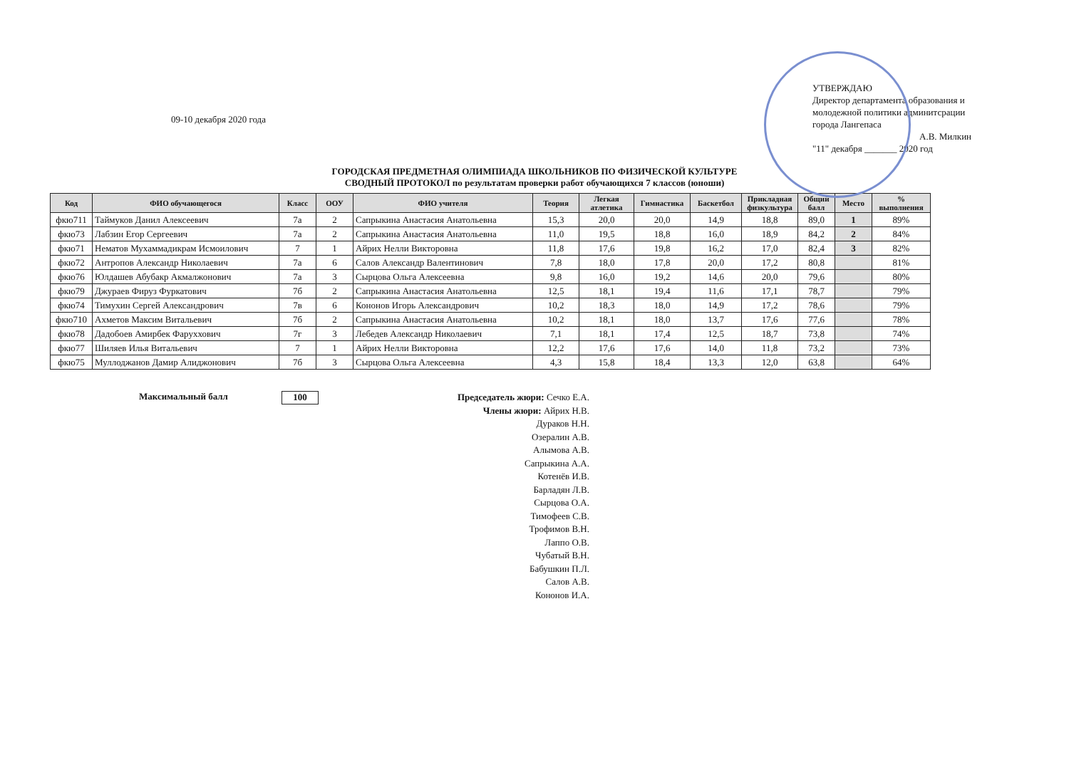09-10 декабря 2020 года
УТВЕРЖДАЮ
Директор департамента образования и молодежной политики админитсрации города Лангепаса
А.В. Милкин
"11" декабря _______ 2020 год
ГОРОДСКАЯ ПРЕДМЕТНАЯ ОЛИМПИАДА ШКОЛЬНИКОВ ПО ФИЗИЧЕСКОЙ КУЛЬТУРЕ
СВОДНЫЙ ПРОТОКОЛ по результатам проверки работ обучающихся 7 классов (юноши)
| Код | ФИО обучающегося | Класс | ООУ | ФИО учителя | Теория | Легкая атлетика | Гимнастика | Баскетбол | Прикладная физкультура | Общий балл | Место | % выполнения |
| --- | --- | --- | --- | --- | --- | --- | --- | --- | --- | --- | --- | --- |
| фкю711 | Таймуков Данил Алексеевич | 7а | 2 | Сапрыкина Анастасия Анатольевна | 15,3 | 20,0 | 20,0 | 14,9 | 18,8 | 89,0 | 1 | 89% |
| фкю73 | Лабзин Егор Сергеевич | 7а | 2 | Сапрыкина Анастасия Анатольевна | 11,0 | 19,5 | 18,8 | 16,0 | 18,9 | 84,2 | 2 | 84% |
| фкю71 | Нематов Мухаммадикрам Исмоилович | 7 | 1 | Айрих Нелли Викторовна | 11,8 | 17,6 | 19,8 | 16,2 | 17,0 | 82,4 | 3 | 82% |
| фкю72 | Антропов Александр Николаевич | 7а | 6 | Салов Александр Валентинович | 7,8 | 18,0 | 17,8 | 20,0 | 17,2 | 80,8 | | 81% |
| фкю76 | Юлдашев Абубакр Акмалжонович | 7а | 3 | Сырцова Ольга Алексеевна | 9,8 | 16,0 | 19,2 | 14,6 | 20,0 | 79,6 | | 80% |
| фкю79 | Джураев Фируз Фуркатович | 7б | 2 | Сапрыкина Анастасия Анатольевна | 12,5 | 18,1 | 19,4 | 11,6 | 17,1 | 78,7 | | 79% |
| фкю74 | Тимухин Сергей Александрович | 7в | 6 | Кононов Игорь Александрович | 10,2 | 18,3 | 18,0 | 14,9 | 17,2 | 78,6 | | 79% |
| фкю710 | Ахметов Максим Витальевич | 7б | 2 | Сапрыкина Анастасия Анатольевна | 10,2 | 18,1 | 18,0 | 13,7 | 17,6 | 77,6 | | 78% |
| фкю78 | Дадобоев Амирбек Фаруххович | 7г | 3 | Лебедев Александр Николаевич | 7,1 | 18,1 | 17,4 | 12,5 | 18,7 | 73,8 | | 74% |
| фкю77 | Шиляев Илья Витальевич | 7 | 1 | Айрих Нелли Викторовна | 12,2 | 17,6 | 17,6 | 14,0 | 11,8 | 73,2 | | 73% |
| фкю75 | Муллоджанов Дамир Алиджонович | 7б | 3 | Сырцова Ольга Алексеевна | 4,3 | 15,8 | 18,4 | 13,3 | 12,0 | 63,8 | | 64% |
Максимальный балл
100
Председатель жюри: Сечко Е.А.
Члены жюри: Айрих Н.В.
Дураков Н.Н.
Озералин А.В.
Алымова А.В.
Сапрыкина А.А.
Котенёв И.В.
Барладян Л.В.
Сырцова О.А.
Тимофеев С.В.
Трофимов В.Н.
Лаппо О.В.
Чубатый В.Н.
Бабушкин П.Л.
Салов А.В.
Кононов И.А.